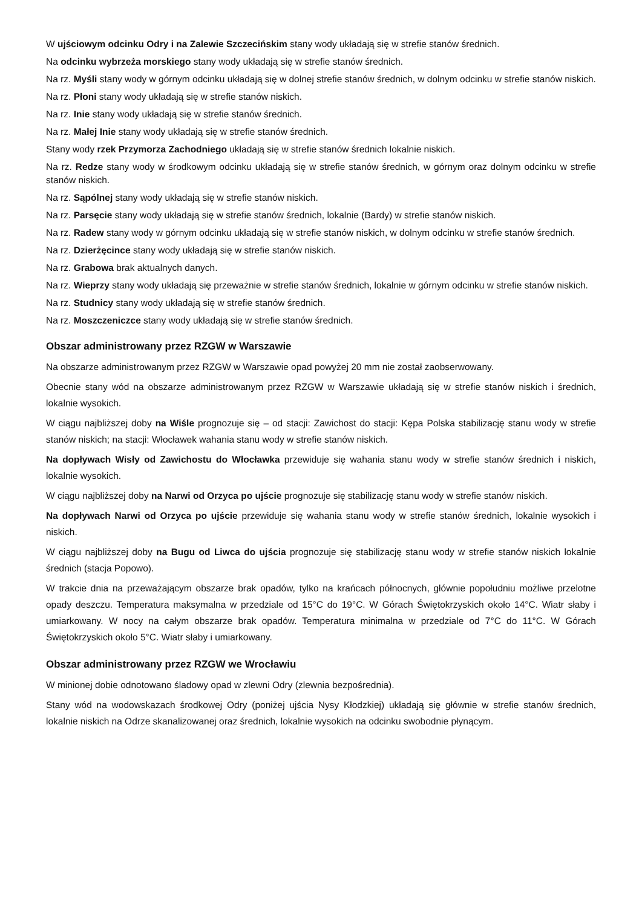W ujściowym odcinku Odry i na Zalewie Szczecińskim stany wody układają się w strefie stanów średnich.
Na odcinku wybrzeża morskiego stany wody układają się w strefie stanów średnich.
Na rz. Myśli stany wody w górnym odcinku układają się w dolnej strefie stanów średnich, w dolnym odcinku w strefie stanów niskich.
Na rz. Płoni stany wody układają się w strefie stanów niskich.
Na rz. Inie stany wody układają się w strefie stanów średnich.
Na rz. Małej Inie stany wody układają się w strefie stanów średnich.
Stany wody rzek Przymorza Zachodniego układają się w strefie stanów średnich lokalnie niskich.
Na rz. Redze stany wody w środkowym odcinku układają się w strefie stanów średnich, w górnym oraz dolnym odcinku w strefie stanów niskich.
Na rz. Sąpólnej stany wody układają się w strefie stanów niskich.
Na rz. Parsęcie stany wody układają się w strefie stanów średnich, lokalnie (Bardy) w strefie stanów niskich.
Na rz. Radew stany wody w górnym odcinku układają się w strefie stanów niskich, w dolnym odcinku w strefie stanów średnich.
Na rz. Dzierżęcince stany wody układają się w strefie stanów niskich.
Na rz. Grabowa brak aktualnych danych.
Na rz. Wieprzy stany wody układają się przeważnie w strefie stanów średnich, lokalnie w górnym odcinku w strefie stanów niskich.
Na rz. Studnicy stany wody układają się w strefie stanów średnich.
Na rz. Moszczeniczce stany wody układają się w strefie stanów średnich.
Obszar administrowany przez RZGW w Warszawie
Na obszarze administrowanym przez RZGW w Warszawie opad powyżej 20 mm nie został zaobserwowany.
Obecnie stany wód na obszarze administrowanym przez RZGW w Warszawie układają się w strefie stanów niskich i średnich, lokalnie wysokich.
W ciągu najbliższej doby na Wiśle prognozuje się – od stacji: Zawichost do stacji: Kępa Polska stabilizację stanu wody w strefie stanów niskich; na stacji: Włocławek wahania stanu wody w strefie stanów niskich.
Na dopływach Wisły od Zawichostu do Włocławka przewiduje się wahania stanu wody w strefie stanów średnich i niskich, lokalnie wysokich.
W ciągu najbliższej doby na Narwi od Orzyca po ujście prognozuje się stabilizację stanu wody w strefie stanów niskich.
Na dopływach Narwi od Orzyca po ujście przewiduje się wahania stanu wody w strefie stanów średnich, lokalnie wysokich i niskich.
W ciągu najbliższej doby na Bugu od Liwca do ujścia prognozuje się stabilizację stanu wody w strefie stanów niskich lokalnie średnich (stacja Popowo).
W trakcie dnia na przeważającym obszarze brak opadów, tylko na krańcach północnych, głównie popołudniu możliwe przelotne opady deszczu. Temperatura maksymalna w przedziale od 15°C do 19°C. W Górach Świętokrzyskich około 14°C. Wiatr słaby i umiarkowany. W nocy na całym obszarze brak opadów. Temperatura minimalna w przedziale od 7°C do 11°C. W Górach Świętokrzyskich około 5°C. Wiatr słaby i umiarkowany.
Obszar administrowany przez RZGW we Wrocławiu
W minionej dobie odnotowano śladowy opad w zlewni Odry (zlewnia bezpośrednia).
Stany wód na wodowskazach środkowej Odry (poniżej ujścia Nysy Kłodzkiej) układają się głównie w strefie stanów średnich, lokalnie niskich na Odrze skanalizowanej oraz średnich, lokalnie wysokich na odcinku swobodnie płynącym.